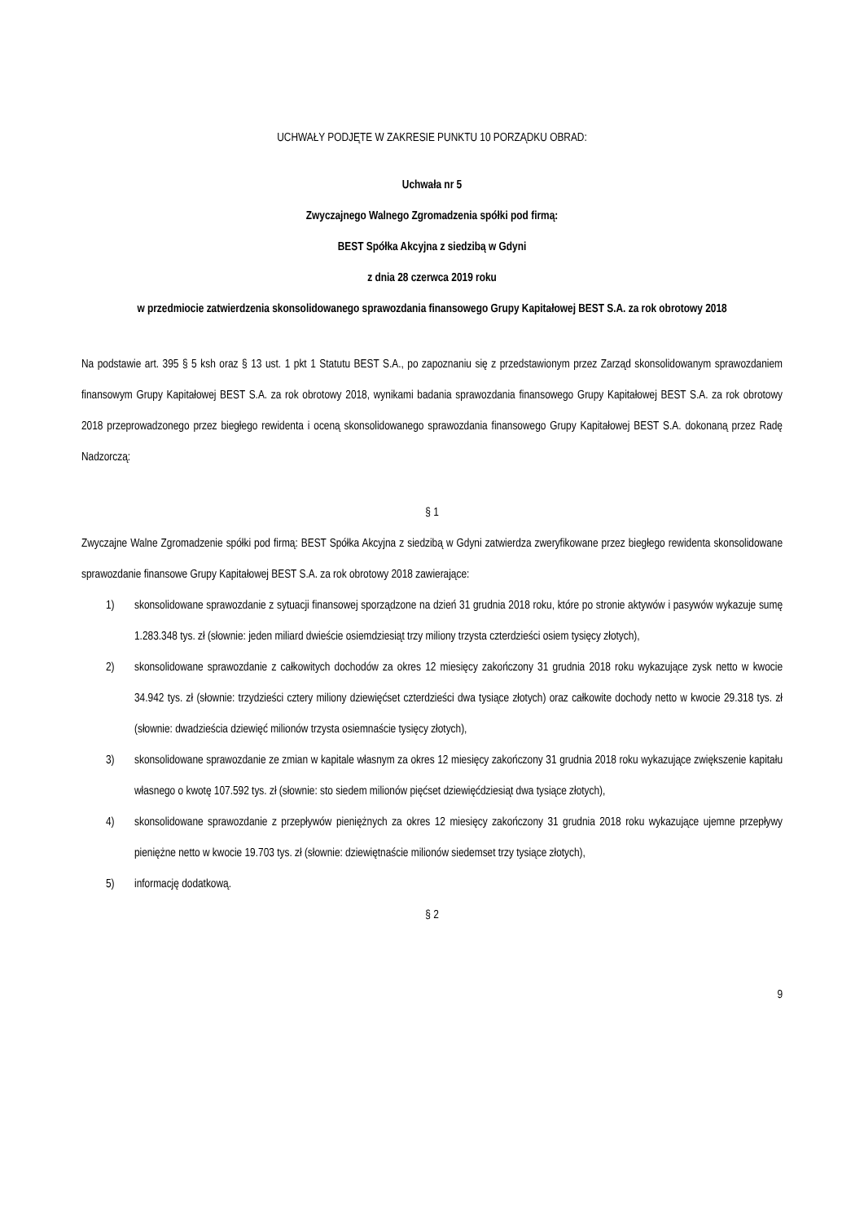UCHWAŁY PODJĘTE W ZAKRESIE PUNKTU 10 PORZĄDKU OBRAD:
Uchwała nr 5
Zwyczajnego Walnego Zgromadzenia spółki pod firmą:
BEST Spółka Akcyjna z siedzibą w Gdyni
z dnia 28 czerwca 2019 roku
w przedmiocie zatwierdzenia skonsolidowanego sprawozdania finansowego Grupy Kapitałowej BEST S.A. za rok obrotowy 2018
Na podstawie art. 395 § 5 ksh oraz § 13 ust. 1 pkt 1 Statutu BEST S.A., po zapoznaniu się z przedstawionym przez Zarząd skonsolidowanym sprawozdaniem finansowym Grupy Kapitałowej BEST S.A. za rok obrotowy 2018, wynikami badania sprawozdania finansowego Grupy Kapitałowej BEST S.A. za rok obrotowy 2018 przeprowadzonego przez biegłego rewidenta i oceną skonsolidowanego sprawozdania finansowego Grupy Kapitałowej BEST S.A. dokonaną przez Radę Nadzorczą:
§ 1
Zwyczajne Walne Zgromadzenie spółki pod firmą: BEST Spółka Akcyjna z siedzibą w Gdyni zatwierdza zweryfikowane przez biegłego rewidenta skonsolidowane sprawozdanie finansowe Grupy Kapitałowej BEST S.A. za rok obrotowy 2018 zawierające:
1) skonsolidowane sprawozdanie z sytuacji finansowej sporządzone na dzień 31 grudnia 2018 roku, które po stronie aktywów i pasywów wykazuje sumę 1.283.348 tys. zł (słownie: jeden miliard dwieście osiemdziesiąt trzy miliony trzysta czterdzieści osiem tysięcy złotych),
2) skonsolidowane sprawozdanie z całkowitych dochodów za okres 12 miesięcy zakończony 31 grudnia 2018 roku wykazujące zysk netto w kwocie 34.942 tys. zł (słownie: trzydzieści cztery miliony dziewięćset czterdzieści dwa tysiące złotych) oraz całkowite dochody netto w kwocie 29.318 tys. zł (słownie: dwadzieścia dziewięć milionów trzysta osiemnaście tysięcy złotych),
3) skonsolidowane sprawozdanie ze zmian w kapitale własnym za okres 12 miesięcy zakończony 31 grudnia 2018 roku wykazujące zwiększenie kapitału własnego o kwotę 107.592 tys. zł (słownie: sto siedem milionów pięćset dziewięćdziesiąt dwa tysiące złotych),
4) skonsolidowane sprawozdanie z przepływów pieniężnych za okres 12 miesięcy zakończony 31 grudnia 2018 roku wykazujące ujemne przepływy pieniężne netto w kwocie 19.703 tys. zł (słownie: dziewiętnaście milionów siedemset trzy tysiące złotych),
5) informację dodatkową.
§ 2
9